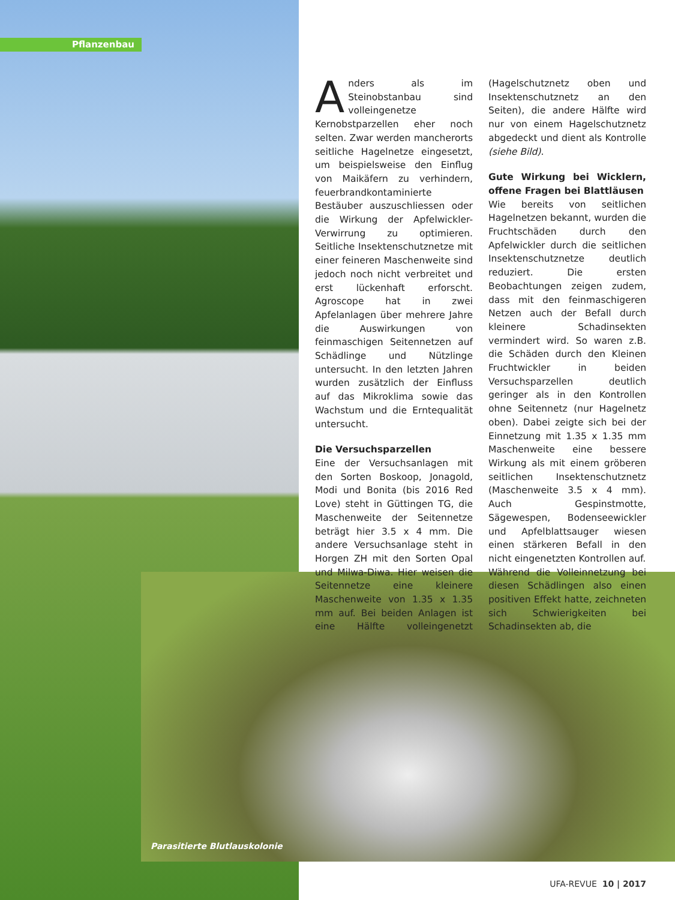Pflanzenbau
Anders als im Steinobstanbau sind volleingenetze Kernobstparzellen eher noch selten. Zwar werden mancherorts seitliche Hagelnetze eingesetzt, um beispielsweise den Einflug von Maikäfern zu verhindern, feuerbrandkontaminierte Bestäuber auszuschliessen oder die Wirkung der Apfelwickler-Verwirrung zu optimieren. Seitliche Insektenschutznetze mit einer feineren Maschenweite sind jedoch noch nicht verbreitet und erst lückenhaft erforscht. Agroscope hat in zwei Apfelanlagen über mehrere Jahre die Auswirkungen von feinmaschigen Seitennetzen auf Schädlinge und Nützlinge untersucht. In den letzten Jahren wurden zusätzlich der Einfluss auf das Mikroklima sowie das Wachstum und die Erntequalität untersucht.
Die Versuchsparzellen
Eine der Versuchsanlagen mit den Sorten Boskoop, Jonagold, Modi und Bonita (bis 2016 Red Love) steht in Güttingen TG, die Maschenweite der Seitennetze beträgt hier 3.5 x 4 mm. Die andere Versuchsanlage steht in Horgen ZH mit den Sorten Opal und Milwa-Diwa. Hier weisen die Seitennetze eine kleinere Maschenweite von 1.35 x 1.35 mm auf. Bei beiden Anlagen ist eine Hälfte volleingenetzt (Hagelschutznetz oben und Insektenschutznetz an den Seiten), die andere Hälfte wird nur von einem Hagelschutznetz abgedeckt und dient als Kontrolle (siehe Bild).
Gute Wirkung bei Wicklern, offene Fragen bei Blattläusen
Wie bereits von seitlichen Hagelnetzen bekannt, wurden die Fruchtschäden durch den Apfelwickler durch die seitlichen Insektenschutznetze deutlich reduziert. Die ersten Beobachtungen zeigen zudem, dass mit den feinmaschigeren Netzen auch der Befall durch kleinere Schadinsekten vermindert wird. So waren z.B. die Schäden durch den Kleinen Fruchtwickler in beiden Versuchsparzellen deutlich geringer als in den Kontrollen ohne Seitennetz (nur Hagelnetz oben). Dabei zeigte sich bei der Einnetzung mit 1.35 x 1.35 mm Maschenweite eine bessere Wirkung als mit einem gröberen seitlichen Insektenschutznetz (Maschenweite 3.5 x 4 mm). Auch Gespinstmotte, Sägewespen, Bodenseewickler und Apfelblattsauger wiesen einen stärkeren Befall in den nicht eingenetzten Kontrollen auf.
Während die Volleinnetzung bei diesen Schädlingen also einen positiven Effekt hatte, zeichneten sich Schwierigkeiten bei Schadinsekten ab, die
Parasitierte Blutlauskolonie
UFA-REVUE 10 | 2017